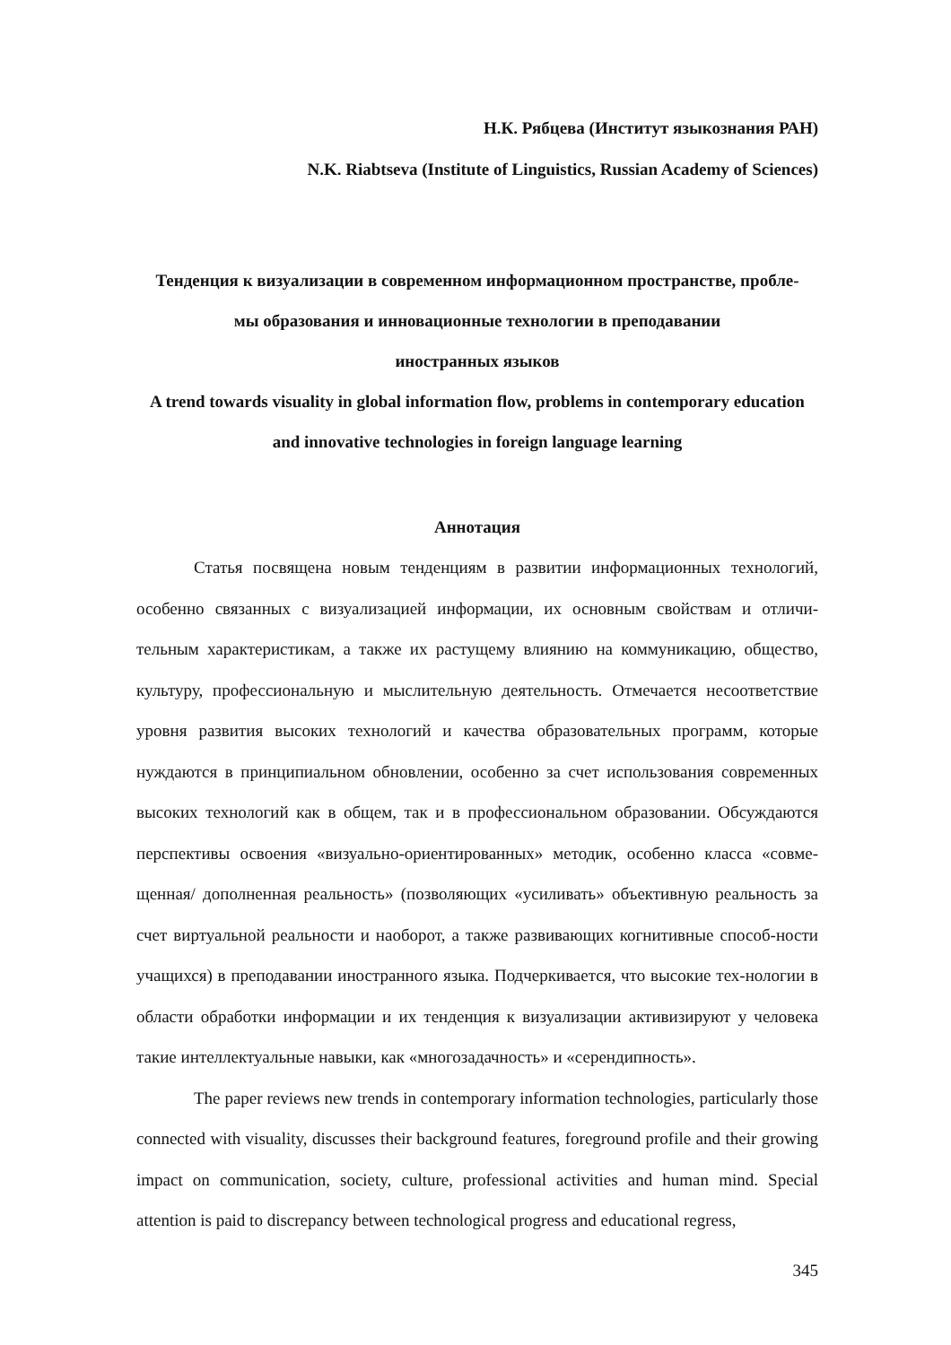Н.К. Рябцева (Институт языкознания РАН)
N.K. Riabtseva (Institute of Linguistics, Russian Academy of Sciences)
Тенденция к визуализации в современном информационном пространстве, пробле-
мы образования и инновационные технологии в преподавании
иностранных языков
A trend towards visuality in global information flow, problems in contemporary education
and innovative technologies in foreign language learning
Аннотация
Статья посвящена новым тенденциям в развитии информационных технологий, особенно связанных с визуализацией информации, их основным свойствам и отличи-тельным характеристикам, а также их растущему влиянию на коммуникацию, общество, культуру, профессиональную и мыслительную деятельность. Отмечается несоответствие уровня развития высоких технологий и качества образовательных программ, которые нуждаются в принципиальном обновлении, особенно за счет использования современных высоких технологий как в общем, так и в профессиональном образовании. Обсуждаются перспективы освоения «визуально-ориентированных» методик, особенно класса «совме-щенная/ дополненная реальность» (позволяющих «усиливать» объективную реальность за счет виртуальной реальности и наоборот, а также развивающих когнитивные способ-ности учащихся) в преподавании иностранного языка. Подчеркивается, что высокие тех-нологии в области обработки информации и их тенденция к визуализации активизируют у человека такие интеллектуальные навыки, как «многозадачность» и «серендипность».
The paper reviews new trends in contemporary information technologies, particularly those connected with visuality, discusses their background features, foreground profile and their growing impact on communication, society, culture, professional activities and human mind. Special attention is paid to discrepancy between technological progress and educational regress,
345